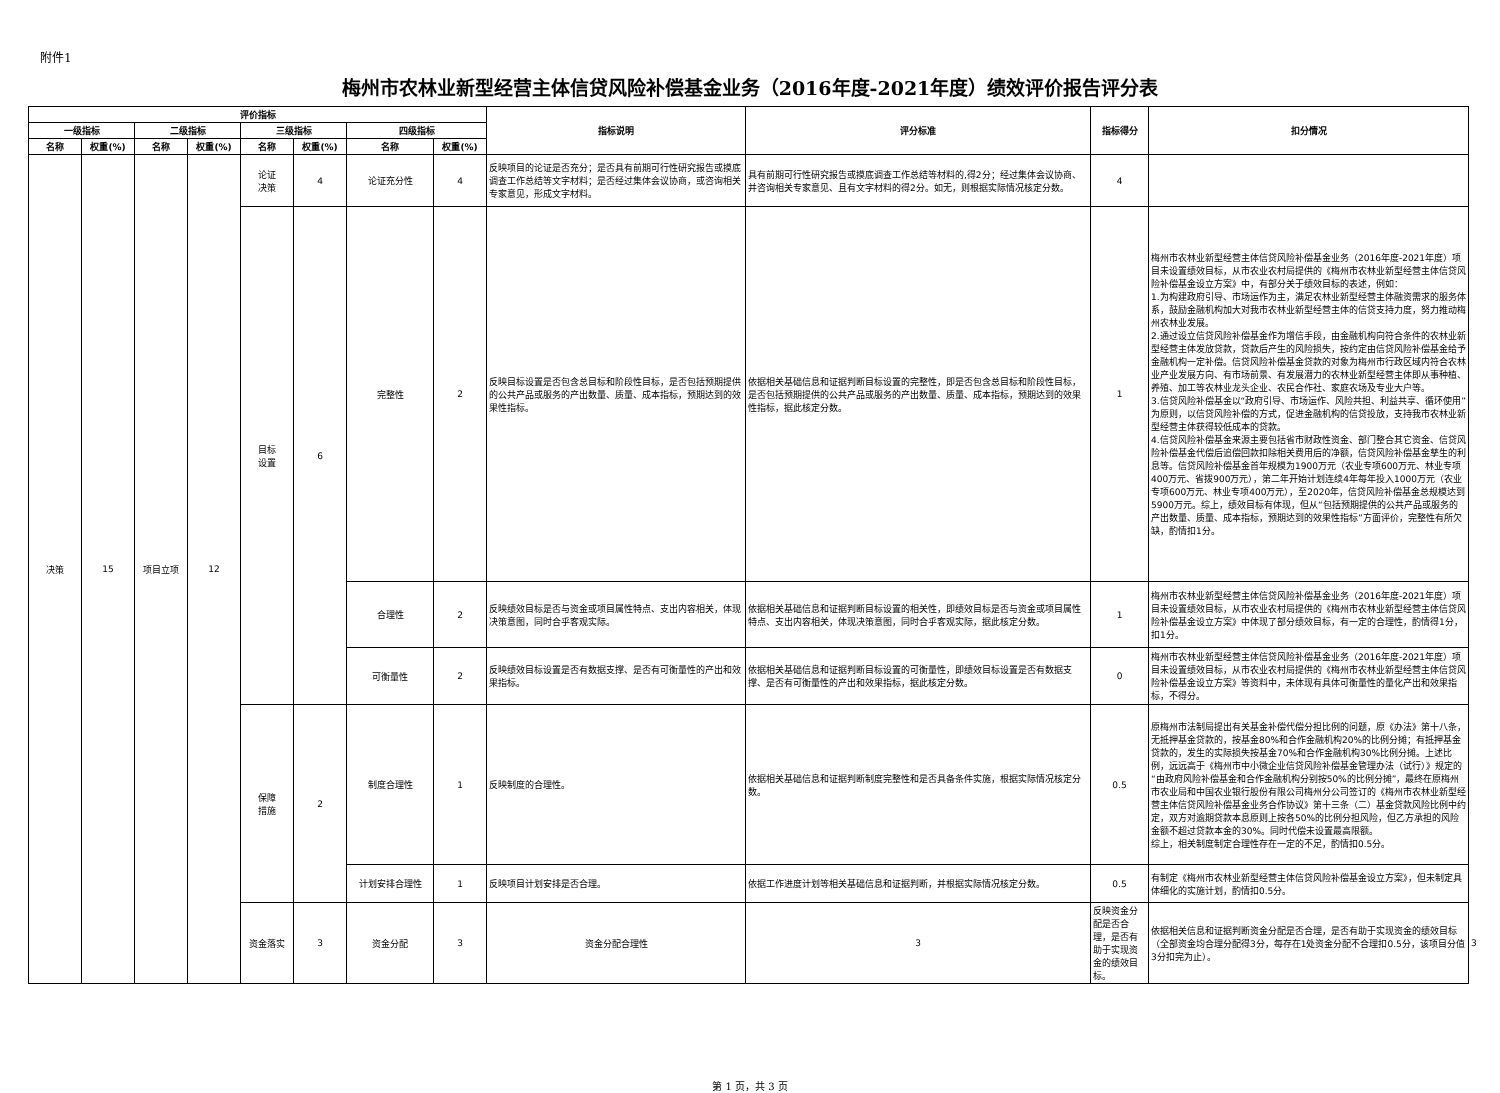附件1
梅州市农林业新型经营主体信贷风险补偿基金业务（2016年度-2021年度）绩效评价报告评分表
| 评价指标 | | | | | | | | 指标说明 | 评分标准 | 指标得分 | 扣分情况 | | |
| --- | --- | --- | --- | --- | --- | --- | --- | --- | --- | --- | --- | --- | --- |
| 一级指标 | | 二级指标 | | 三级指标 | | 四级指标 | | | | | | | |
| 名称 | 权重(%) | 名称 | 权重(%) | 名称 | 权重(%) | 名称 | 权重(%) | | | | | | |
| 决策 | 15 | 项目立项 | 12 | 论证 决策 | 4 | 论证充分性 | 4 | 反映项目的论证是否充分；是否具有前期可行性研究报告或摸底调查工作总结等文字材料；是否经过集体会议协商，或咨询相关专家意见，形成文字材料。 | 具有前期可行性研究报告或摸底调查工作总结等材料的,得2分；经过集体会议协商、并咨询相关专家意见、且有文字材料的得2分。如无，则根据实际情况核定分数。 | 4 | | | |
| | | | | 目标 设置 | 6 | 完整性 | 2 | 反映目标设置是否包含总目标和阶段性目标，是否包括预期提供的公共产品或服务的产出数量、质量、成本指标，预期达到的效果性指标。 | 依据相关基础信息和证据判断目标设置的完整性，即是否包含总目标和阶段性目标，是否包括预期提供的公共产品或服务的产出数量、质量、成本指标，预期达到的效果性指标，据此核定分数。 | 1 | 梅州市农林业新型经营主体信贷风险补偿基金业务（2016年度-2021年度）项目未设置绩效目标，从市农业农村局提供的《梅州市农林业新型经营主体信贷风险补偿基金设立方案》中，有部分关于绩效目标的表述，例如： 1.为构建政府引导、市场运作为主，满足农林业新型经营主体融资需求的服务体系，鼓励金融机构加大对我市农林业新型经营主体的信贷支持力度，努力推动梅州农林业发展。 2.通过设立信贷风险补偿基金作为增信手段，由金融机构向符合条件的农林业新型经营主体发放贷款，贷款后产生的风险损失，按约定由信贷风险补偿基金给予金融机构一定补偿。信贷风险补偿基金贷款的对象为梅州市行政区域内符合农林业产业发展方向、有市场前景、有发展潜力的农林业新型经营主体即从事种植、养殖、加工等农林业龙头企业、农民合作社、家庭农场及专业大户等。 3.信贷风险补偿基金以“政府引导、市场运作、风险共担、利益共享、循环使用”为原则，以信贷风险补偿的方式，促进金融机构的信贷投放，支持我市农林业新型经营主体获得较低成本的贷款。 4.信贷风险补偿基金来源主要包括省市财政性资金、部门整合其它资金、信贷风险补偿基金代偿后追偿回款扣除相关费用后的净额，信贷风险补偿基金孳生的利息等。信贷风险补偿基金首年规模为1900万元（农业专项600万元、林业专项400万元、省拨900万元），第二年开始计划连续4年每年投入1000万元（农业专项600万元、林业专项400万元），至2020年，信贷风险补偿基金总规模达到5900万元。综上，绩效目标有体现，但从“包括预期提供的公共产品或服务的产出数量、质量、成本指标，预期达到的效果性指标”方面评价，完整性有所欠缺，酌情扣1分。 | | |
| | | | | | | 合理性 | 2 | 反映绩效目标是否与资金或项目属性特点、支出内容相关，体现决策意图，同时合乎客观实际。 | 依据相关基础信息和证据判断目标设置的相关性，即绩效目标是否与资金或项目属性特点、支出内容相关，体现决策意图，同时合乎客观实际，据此核定分数。 | 1 | 梅州市农林业新型经营主体信贷风险补偿基金业务（2016年度-2021年度）项目未设置绩效目标，从市农业农村局提供的《梅州市农林业新型经营主体信贷风险补偿基金设立方案》中体现了部分绩效目标，有一定的合理性，酌情得1分，扣1分。 | | |
| | | | | | | 可衡量性 | 2 | 反映绩效目标设置是否有数据支撑、是否有可衡量性的产出和效果指标。 | 依据相关基础信息和证据判断目标设置的可衡量性，即绩效目标设置是否有数据支撑、是否有可衡量性的产出和效果指标，据此核定分数。 | 0 | 梅州市农林业新型经营主体信贷风险补偿基金业务（2016年度-2021年度）项目未设置绩效目标，从市农业农村局提供的《梅州市农林业新型经营主体信贷风险补偿基金设立方案》等资料中，未体现有具体可衡量性的量化产出和效果指标，不得分。 | | |
| | | | | 保障 措施 | 2 | 制度合理性 | 1 | 反映制度的合理性。 | 依据相关基础信息和证据判断制度完整性和是否具备条件实施，根据实际情况核定分数。 | 0.5 | 原梅州市法制局提出有关基金补偿代偿分担比例的问题，原《办法》第十八条，无抵押基金贷款的，按基金80%和合作金融机构20%的比例分摊；有抵押基金贷款的，发生的实际损失按基金70%和合作金融机构30%比例分摊。上述比例，远远高于《梅州市中小微企业信贷风险补偿基金管理办法（试行）》规定的“由政府风险补偿基金和合作金融机构分别按50%的比例分摊”，最终在原梅州市农业局和中国农业银行股份有限公司梅州分公司签订的《梅州市农林业新型经营主体信贷风险补偿基金业务合作协议》第十三条（二）基金贷款风险比例中约定，双方对逾期贷款本息原则上按各50%的比例分担风险，但乙方承担的风险金额不超过贷款本金的30%。同时代偿未设置最高限额。 综上，相关制度制定合理性存在一定的不足，酌情扣0.5分。 | | |
| | | | | | | 计划安排合理性 | 1 | 反映项目计划安排是否合理。 | 依据工作进度计划等相关基础信息和证据判断，并根据实际情况核定分数。 | 0.5 | 有制定《梅州市农林业新型经营主体信贷风险补偿基金设立方案》，但未制定具体细化的实施计划，酌情扣0.5分。 | | |
| | | | | 资金落实 | 3 | 资金分配 | 3 | 资金分配合理性 | 3 | 反映资金分配是否合理，是否有助于实现资金的绩效目标。 | 依据相关信息和证据判断资金分配是否合理，是否有助于实现资金的绩效目标（全部资金均合理分配得3分，每存在1处资金分配不合理扣0.5分，该项目分值3分扣完为止）。 | 3 | |
第 1 页，共 3 页